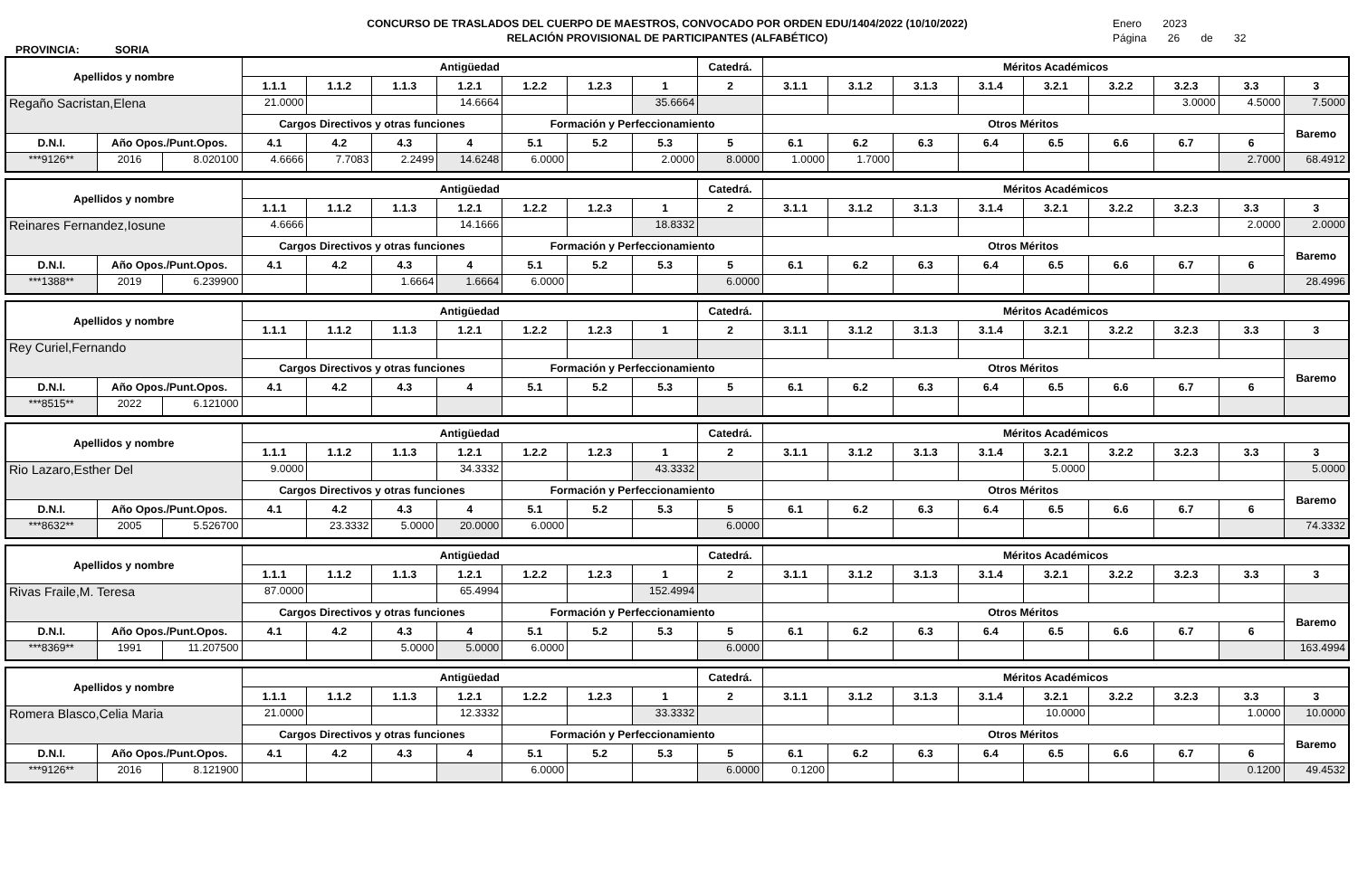PROVINCIA: SORIA
CONCURSO DE TRASLADOS DEL CUERPO DE MAESTROS, CONVOCADO POR ORDEN EDU/1404/2022 (10/10/2022)
RELACIÓN PROVISIONAL DE PARTICIPANTES (ALFABÉTICO)
Enero 2023
Página 26 de 32
| Apellidos y nombre | | | Antigüedad | | | | | | | Catedrá. | Méritos Académicos | | | | | | | | |
| --- | --- | --- | --- | --- | --- | --- | --- | --- | --- | --- | --- | --- | --- | --- | --- | --- | --- | --- | --- |
| | | | 1.1.1 | 1.1.2 | 1.1.3 | 1.2.1 | 1.2.2 | 1.2.3 | 1 | 2 | 3.1.1 | 3.1.2 | 3.1.3 | 3.1.4 | 3.2.1 | 3.2.2 | 3.2.3 | 3.3 | 3 |
| Regaño Sacristan,Elena | | | 21.0000 | | | 14.6664 | | | 35.6664 | | | | | | | | 3.0000 | 4.5000 | 7.5000 |
| | | | Cargos Directivos y otras funciones | | | | Formación y Perfeccionamiento | | | | Otros Méritos | | | | | | | | Baremo |
| D.N.I. | Año Opos./Punt.Opos. | | 4.1 | 4.2 | 4.3 | 4 | 5.1 | 5.2 | 5.3 | 5 | 6.1 | 6.2 | 6.3 | 6.4 | 6.5 | 6.6 | 6.7 | 6 | |
| ***9126** | 2016 | 8.020100 | 4.6666 | 7.7083 | 2.2499 | 14.6248 | 6.0000 | | 2.0000 | 8.0000 | 1.0000 | 1.7000 | | | | | | 2.7000 | 68.4912 |
| Apellidos y nombre | | | Antigüedad | | | | | | | Catedrá. | Méritos Académicos | | | | | | | | |
| --- | --- | --- | --- | --- | --- | --- | --- | --- | --- | --- | --- | --- | --- | --- | --- | --- | --- | --- | --- |
| | | | 1.1.1 | 1.1.2 | 1.1.3 | 1.2.1 | 1.2.2 | 1.2.3 | 1 | 2 | 3.1.1 | 3.1.2 | 3.1.3 | 3.1.4 | 3.2.1 | 3.2.2 | 3.2.3 | 3.3 | 3 |
| Reinares Fernandez,Iosune | | | 4.6666 | | | 14.1666 | | | 18.8332 | | | | | | | | | 2.0000 | 2.0000 |
| | | | Cargos Directivos y otras funciones | | | | Formación y Perfeccionamiento | | | | Otros Méritos | | | | | | | | Baremo |
| D.N.I. | Año Opos./Punt.Opos. | | 4.1 | 4.2 | 4.3 | 4 | 5.1 | 5.2 | 5.3 | 5 | 6.1 | 6.2 | 6.3 | 6.4 | 6.5 | 6.6 | 6.7 | 6 | |
| ***1388** | 2019 | 6.239900 | | | 1.6664 | 1.6664 | 6.0000 | | | 6.0000 | | | | | | | | | 28.4996 |
| Apellidos y nombre | | | Antigüedad | | | | | | | Catedrá. | Méritos Académicos | | | | | | | | |
| --- | --- | --- | --- | --- | --- | --- | --- | --- | --- | --- | --- | --- | --- | --- | --- | --- | --- | --- | --- |
| | | | 1.1.1 | 1.1.2 | 1.1.3 | 1.2.1 | 1.2.2 | 1.2.3 | 1 | 2 | 3.1.1 | 3.1.2 | 3.1.3 | 3.1.4 | 3.2.1 | 3.2.2 | 3.2.3 | 3.3 | 3 |
| Rey Curiel,Fernando | | | | | | | | | | | | | | | | | | | |
| | | | Cargos Directivos y otras funciones | | | | Formación y Perfeccionamiento | | | | Otros Méritos | | | | | | | | Baremo |
| D.N.I. | Año Opos./Punt.Opos. | | 4.1 | 4.2 | 4.3 | 4 | 5.1 | 5.2 | 5.3 | 5 | 6.1 | 6.2 | 6.3 | 6.4 | 6.5 | 6.6 | 6.7 | 6 | |
| ***8515** | 2022 | 6.121000 | | | | | | | | | | | | | | | | | |
| Apellidos y nombre | | | Antigüedad | | | | | | | Catedrá. | Méritos Académicos | | | | | | | | |
| --- | --- | --- | --- | --- | --- | --- | --- | --- | --- | --- | --- | --- | --- | --- | --- | --- | --- | --- | --- |
| | | | 1.1.1 | 1.1.2 | 1.1.3 | 1.2.1 | 1.2.2 | 1.2.3 | 1 | 2 | 3.1.1 | 3.1.2 | 3.1.3 | 3.1.4 | 3.2.1 | 3.2.2 | 3.2.3 | 3.3 | 3 |
| Rio Lazaro,Esther Del | | | 9.0000 | | | 34.3332 | | | 43.3332 | | | | | | 5.0000 | | | | 5.0000 |
| | | | Cargos Directivos y otras funciones | | | | Formación y Perfeccionamiento | | | | Otros Méritos | | | | | | | | Baremo |
| D.N.I. | Año Opos./Punt.Opos. | | 4.1 | 4.2 | 4.3 | 4 | 5.1 | 5.2 | 5.3 | 5 | 6.1 | 6.2 | 6.3 | 6.4 | 6.5 | 6.6 | 6.7 | 6 | |
| ***8632** | 2005 | 5.526700 | | 23.3332 | 5.0000 | 20.0000 | 6.0000 | | | 6.0000 | | | | | | | | | 74.3332 |
| Apellidos y nombre | | | Antigüedad | | | | | | | Catedrá. | Méritos Académicos | | | | | | | | |
| --- | --- | --- | --- | --- | --- | --- | --- | --- | --- | --- | --- | --- | --- | --- | --- | --- | --- | --- | --- |
| | | | 1.1.1 | 1.1.2 | 1.1.3 | 1.2.1 | 1.2.2 | 1.2.3 | 1 | 2 | 3.1.1 | 3.1.2 | 3.1.3 | 3.1.4 | 3.2.1 | 3.2.2 | 3.2.3 | 3.3 | 3 |
| Rivas Fraile,M. Teresa | | | 87.0000 | | | 65.4994 | | | 152.4994 | | | | | | | | | | |
| | | | Cargos Directivos y otras funciones | | | | Formación y Perfeccionamiento | | | | Otros Méritos | | | | | | | | Baremo |
| D.N.I. | Año Opos./Punt.Opos. | | 4.1 | 4.2 | 4.3 | 4 | 5.1 | 5.2 | 5.3 | 5 | 6.1 | 6.2 | 6.3 | 6.4 | 6.5 | 6.6 | 6.7 | 6 | |
| ***8369** | 1991 | 11.207500 | | | 5.0000 | 5.0000 | 6.0000 | | | 6.0000 | | | | | | | | | 163.4994 |
| Apellidos y nombre | | | Antigüedad | | | | | | | Catedrá. | Méritos Académicos | | | | | | | | |
| --- | --- | --- | --- | --- | --- | --- | --- | --- | --- | --- | --- | --- | --- | --- | --- | --- | --- | --- | --- |
| | | | 1.1.1 | 1.1.2 | 1.1.3 | 1.2.1 | 1.2.2 | 1.2.3 | 1 | 2 | 3.1.1 | 3.1.2 | 3.1.3 | 3.1.4 | 3.2.1 | 3.2.2 | 3.2.3 | 3.3 | 3 |
| Romera Blasco,Celia Maria | | | 21.0000 | | | 12.3332 | | | 33.3332 | | | | | | 10.0000 | | | 1.0000 | 10.0000 |
| | | | Cargos Directivos y otras funciones | | | | Formación y Perfeccionamiento | | | | Otros Méritos | | | | | | | | Baremo |
| D.N.I. | Año Opos./Punt.Opos. | | 4.1 | 4.2 | 4.3 | 4 | 5.1 | 5.2 | 5.3 | 5 | 6.1 | 6.2 | 6.3 | 6.4 | 6.5 | 6.6 | 6.7 | 6 | |
| ***9126** | 2016 | 8.121900 | | | | | 6.0000 | | | 6.0000 | 0.1200 | | | | | | | 0.1200 | 49.4532 |